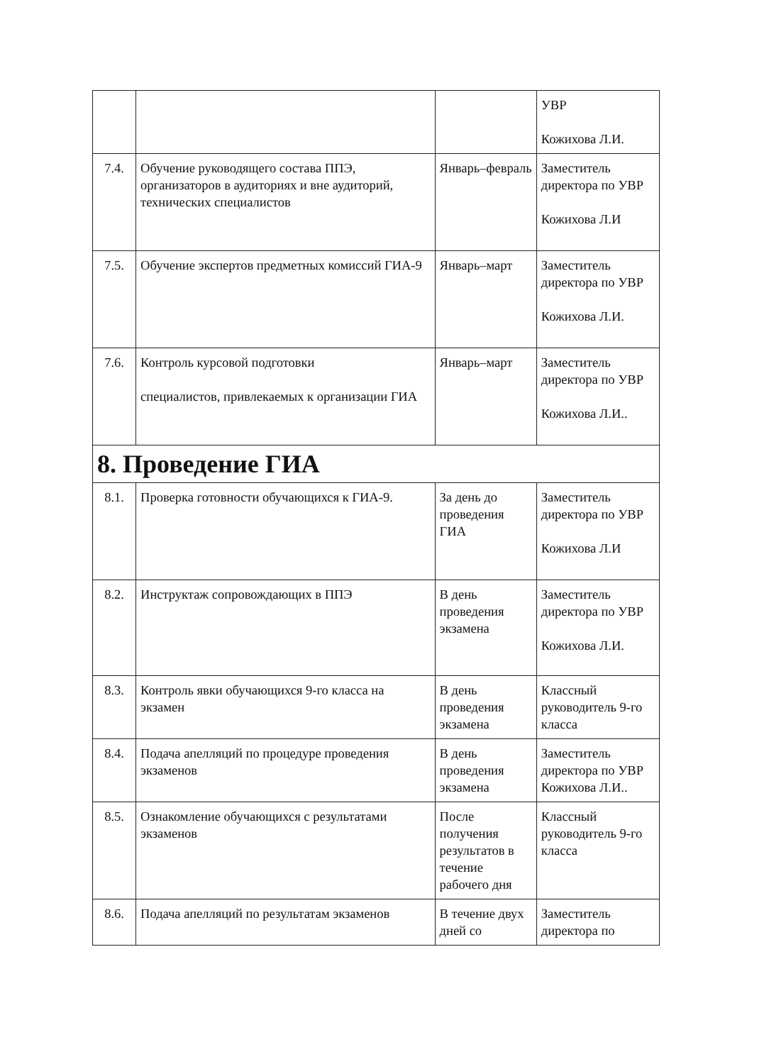| | | | УВР Кожихова Л.И. |
| 7.4. | Обучение руководящего состава ППЭ, организаторов в аудиториях и вне аудиторий, технических специалистов | Январь–февраль | Заместитель директора по УВР Кожихова Л.И |
| 7.5. | Обучение экспертов предметных комиссий ГИА-9 | Январь–март | Заместитель директора по УВР Кожихова Л.И. |
| 7.6. | Контроль курсовой подготовки специалистов, привлекаемых к организации ГИА | Январь–март | Заместитель директора по УВР Кожихова Л.И.. |
| 8. Проведение ГИА | | | |
| 8.1. | Проверка готовности обучающихся к ГИА-9. | За день до проведения ГИА | Заместитель директора по УВР Кожихова Л.И |
| 8.2. | Инструктаж сопровождающих в ППЭ | В день проведения экзамена | Заместитель директора по УВР Кожихова Л.И. |
| 8.3. | Контроль явки обучающихся 9-го класса на экзамен | В день проведения экзамена | Классный руководитель 9-го класса |
| 8.4. | Подача апелляций по процедуре проведения экзаменов | В день проведения экзамена | Заместитель директора по УВР Кожихова Л.И.. |
| 8.5. | Ознакомление обучающихся с результатами экзаменов | После получения результатов в течение рабочего дня | Классный руководитель 9-го класса |
| 8.6. | Подача апелляций по результатам экзаменов | В течение двух дней со | Заместитель директора по |